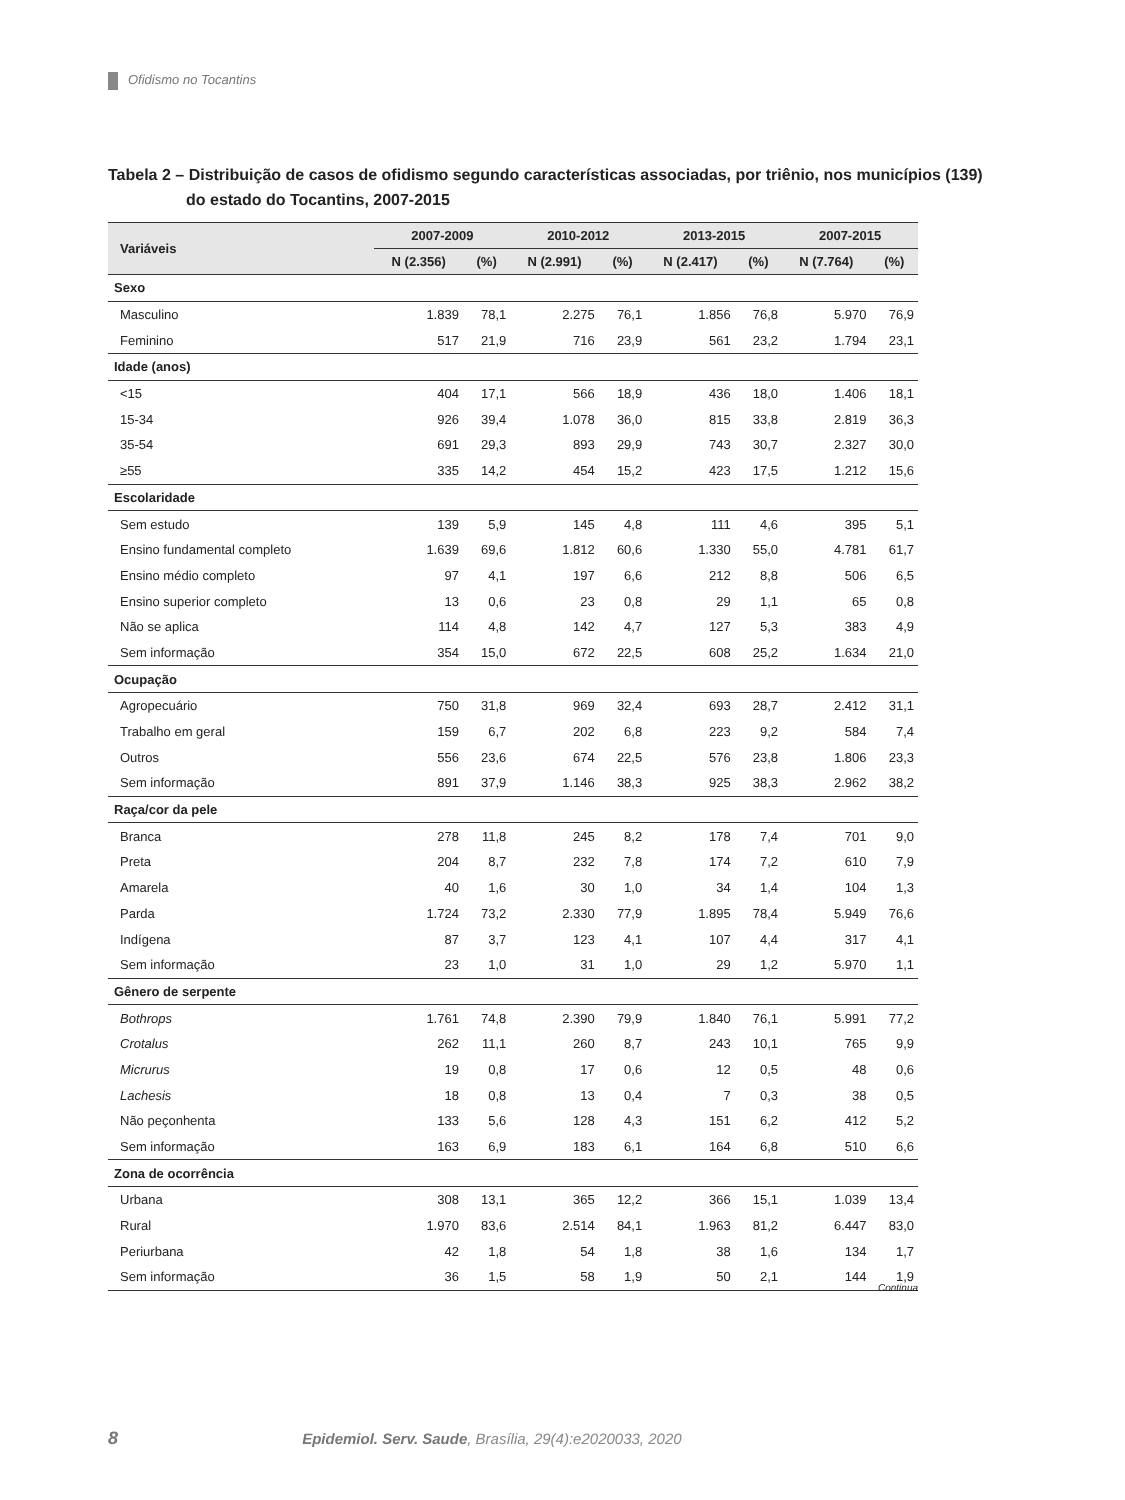Ofidismo no Tocantins
Tabela 2 – Distribuição de casos de ofidismo segundo características associadas, por triênio, nos municípios (139) do estado do Tocantins, 2007-2015
| Variáveis | 2007-2009 | | 2010-2012 | | 2013-2015 | | 2007-2015 | |
| --- | --- | --- | --- | --- | --- | --- | --- | --- |
| | N (2.356) | (%) | N (2.991) | (%) | N (2.417) | (%) | N (7.764) | (%) |
| Sexo | | | | | | | | |
| Masculino | 1.839 | 78,1 | 2.275 | 76,1 | 1.856 | 76,8 | 5.970 | 76,9 |
| Feminino | 517 | 21,9 | 716 | 23,9 | 561 | 23,2 | 1.794 | 23,1 |
| Idade (anos) | | | | | | | | |
| <15 | 404 | 17,1 | 566 | 18,9 | 436 | 18,0 | 1.406 | 18,1 |
| 15-34 | 926 | 39,4 | 1.078 | 36,0 | 815 | 33,8 | 2.819 | 36,3 |
| 35-54 | 691 | 29,3 | 893 | 29,9 | 743 | 30,7 | 2.327 | 30,0 |
| ≥55 | 335 | 14,2 | 454 | 15,2 | 423 | 17,5 | 1.212 | 15,6 |
| Escolaridade | | | | | | | | |
| Sem estudo | 139 | 5,9 | 145 | 4,8 | 111 | 4,6 | 395 | 5,1 |
| Ensino fundamental completo | 1.639 | 69,6 | 1.812 | 60,6 | 1.330 | 55,0 | 4.781 | 61,7 |
| Ensino médio completo | 97 | 4,1 | 197 | 6,6 | 212 | 8,8 | 506 | 6,5 |
| Ensino superior completo | 13 | 0,6 | 23 | 0,8 | 29 | 1,1 | 65 | 0,8 |
| Não se aplica | 114 | 4,8 | 142 | 4,7 | 127 | 5,3 | 383 | 4,9 |
| Sem informação | 354 | 15,0 | 672 | 22,5 | 608 | 25,2 | 1.634 | 21,0 |
| Ocupação | | | | | | | | |
| Agropecuário | 750 | 31,8 | 969 | 32,4 | 693 | 28,7 | 2.412 | 31,1 |
| Trabalho em geral | 159 | 6,7 | 202 | 6,8 | 223 | 9,2 | 584 | 7,4 |
| Outros | 556 | 23,6 | 674 | 22,5 | 576 | 23,8 | 1.806 | 23,3 |
| Sem informação | 891 | 37,9 | 1.146 | 38,3 | 925 | 38,3 | 2.962 | 38,2 |
| Raça/cor da pele | | | | | | | | |
| Branca | 278 | 11,8 | 245 | 8,2 | 178 | 7,4 | 701 | 9,0 |
| Preta | 204 | 8,7 | 232 | 7,8 | 174 | 7,2 | 610 | 7,9 |
| Amarela | 40 | 1,6 | 30 | 1,0 | 34 | 1,4 | 104 | 1,3 |
| Parda | 1.724 | 73,2 | 2.330 | 77,9 | 1.895 | 78,4 | 5.949 | 76,6 |
| Indígena | 87 | 3,7 | 123 | 4,1 | 107 | 4,4 | 317 | 4,1 |
| Sem informação | 23 | 1,0 | 31 | 1,0 | 29 | 1,2 | 5.970 | 1,1 |
| Gênero de serpente | | | | | | | | |
| Bothrops | 1.761 | 74,8 | 2.390 | 79,9 | 1.840 | 76,1 | 5.991 | 77,2 |
| Crotalus | 262 | 11,1 | 260 | 8,7 | 243 | 10,1 | 765 | 9,9 |
| Micrurus | 19 | 0,8 | 17 | 0,6 | 12 | 0,5 | 48 | 0,6 |
| Lachesis | 18 | 0,8 | 13 | 0,4 | 7 | 0,3 | 38 | 0,5 |
| Não peçonhenta | 133 | 5,6 | 128 | 4,3 | 151 | 6,2 | 412 | 5,2 |
| Sem informação | 163 | 6,9 | 183 | 6,1 | 164 | 6,8 | 510 | 6,6 |
| Zona de ocorrência | | | | | | | | |
| Urbana | 308 | 13,1 | 365 | 12,2 | 366 | 15,1 | 1.039 | 13,4 |
| Rural | 1.970 | 83,6 | 2.514 | 84,1 | 1.963 | 81,2 | 6.447 | 83,0 |
| Periurbana | 42 | 1,8 | 54 | 1,8 | 38 | 1,6 | 134 | 1,7 |
| Sem informação | 36 | 1,5 | 58 | 1,9 | 50 | 2,1 | 144 | 1,9 |
Continua
8 Epidemiol. Serv. Saude, Brasília, 29(4):e2020033, 2020